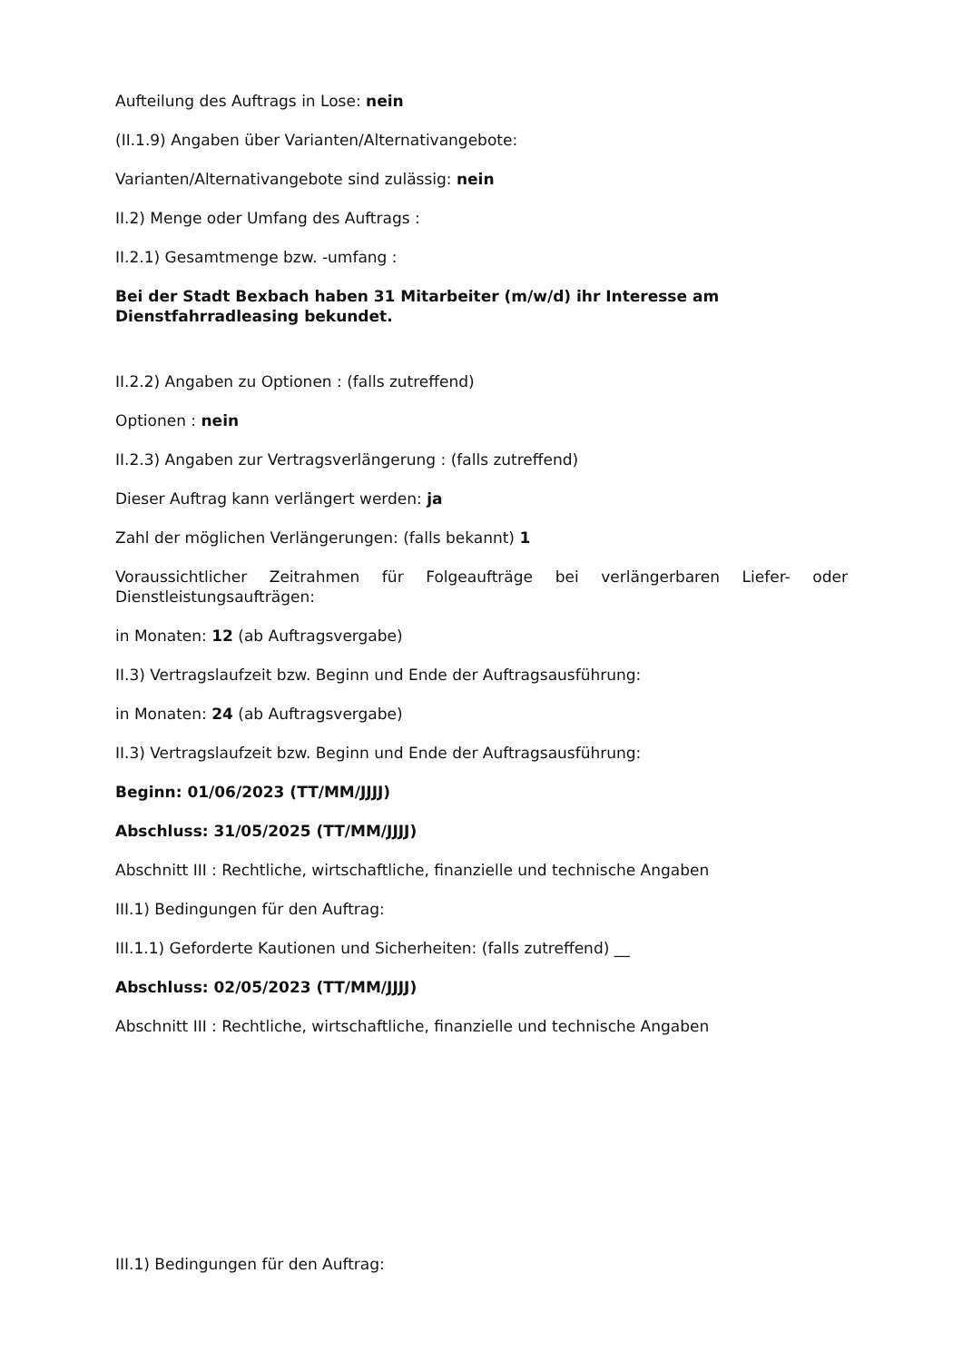Aufteilung des Auftrags in Lose: nein
(II.1.9) Angaben über Varianten/Alternativangebote:
Varianten/Alternativangebote sind zulässig: nein
II.2) Menge oder Umfang des Auftrags :
II.2.1) Gesamtmenge bzw. -umfang :
Bei der Stadt Bexbach haben 31 Mitarbeiter (m/w/d) ihr Interesse am Dienstfahrradleasing bekundet.
II.2.2) Angaben zu Optionen : (falls zutreffend)
Optionen : nein
II.2.3) Angaben zur Vertragsverlängerung : (falls zutreffend)
Dieser Auftrag kann verlängert werden: ja
Zahl der möglichen Verlängerungen: (falls bekannt) 1
Voraussichtlicher Zeitrahmen für Folgeaufträge bei verlängerbaren Liefer- oder Dienstleistungsaufträgen:
in Monaten: 12 (ab Auftragsvergabe)
II.3) Vertragslaufzeit bzw. Beginn und Ende der Auftragsausführung:
in Monaten: 24 (ab Auftragsvergabe)
II.3) Vertragslaufzeit bzw. Beginn und Ende der Auftragsausführung:
Beginn: 01/06/2023 (TT/MM/JJJJ)
Abschluss: 31/05/2025 (TT/MM/JJJJ)
Abschnitt III : Rechtliche, wirtschaftliche, finanzielle und technische Angaben
III.1) Bedingungen für den Auftrag:
III.1.1) Geforderte Kautionen und Sicherheiten: (falls zutreffend) __
Abschluss: 02/05/2023 (TT/MM/JJJJ)
Abschnitt III : Rechtliche, wirtschaftliche, finanzielle und technische Angaben
III.1) Bedingungen für den Auftrag: